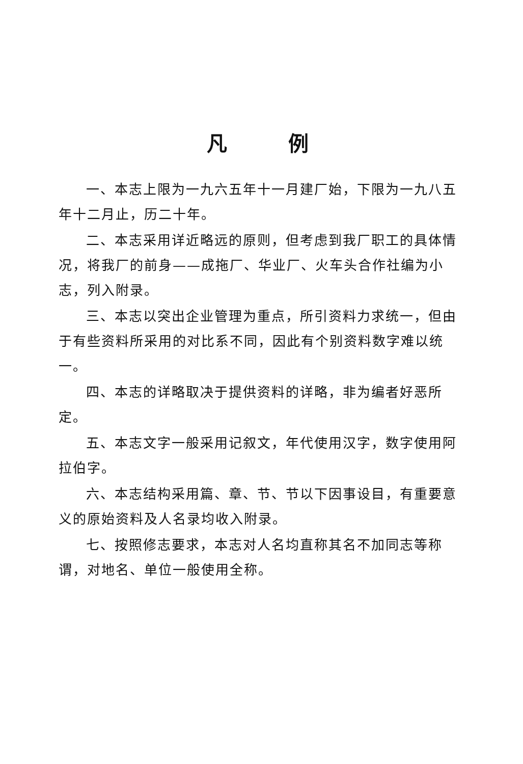凡例
一、本志上限为一九六五年十一月建厂始，下限为一九八五年十二月止，历二十年。
二、本志采用详近略远的原则，但考虑到我厂职工的具体情况，将我厂的前身——成拖厂、华业厂、火车头合作社编为小志，列入附录。
三、本志以突出企业管理为重点，所引资料力求统一，但由于有些资料所采用的对比系不同，因此有个别资料数字难以统一。
四、本志的详略取决于提供资料的详略，非为编者好恶所定。
五、本志文字一般采用记叙文，年代使用汉字，数字使用阿拉伯字。
六、本志结构采用篇、章、节、节以下因事设目，有重要意义的原始资料及人名录均收入附录。
七、按照修志要求，本志对人名均直称其名不加同志等称谓，对地名、单位一般使用全称。